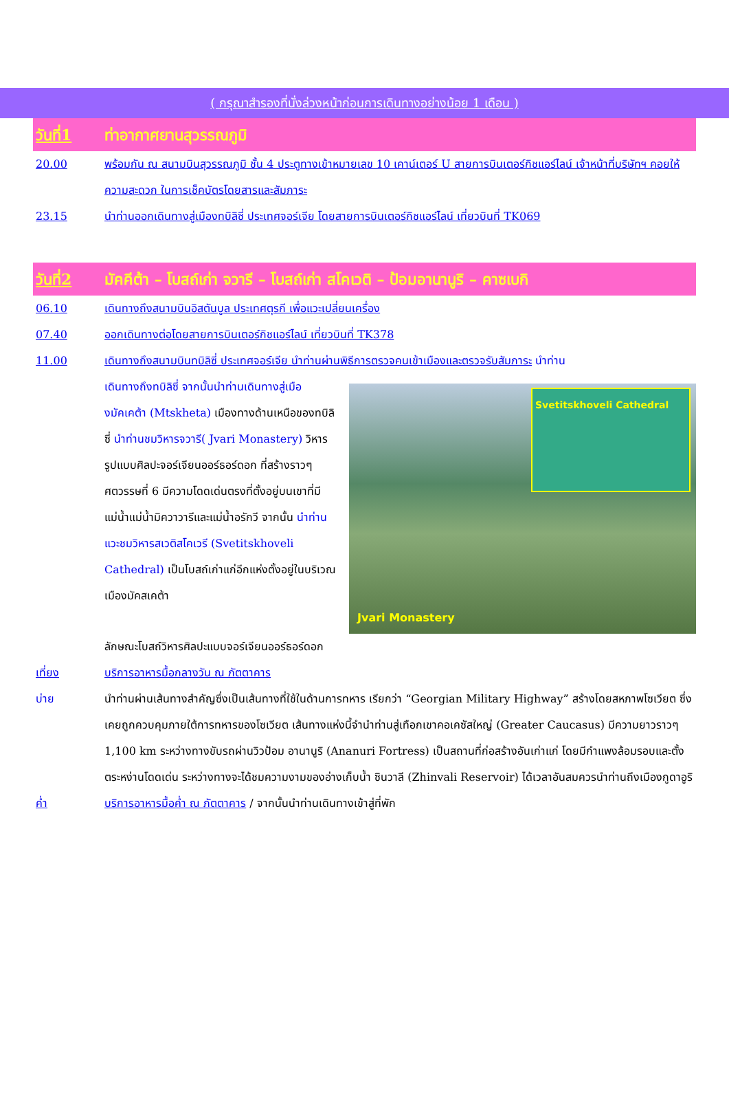( กรุณาสำรองที่นั่งล่วงหน้าก่อนการเดินทางอย่างน้อย 1 เดือน )
วันที่1 ท่าอากาศยานสุวรรณภูมิ
20.00 พร้อมกัน ณ สนามบินสุวรรณภูมิ ชั้น 4 ประตูทางเข้าหมายเลข 10 เคาน์เตอร์ U สายการบินเตอร์กิชแอร์ไลน์ เจ้าหน้าที่บริษัทฯ คอยให้ความสะดวก ในการเช็คบัตรโดยสารและสัมภาระ
23.15 นำท่านออกเดินทางสู่เมืองทบิลิซี่ ประเทศจอร์เจีย โดยสายการบินเตอร์กิชแอร์ไลน์ เที่ยวบินที่ TK069
วันที่2 มัคคีต้า – โบสถ์เก่า จวารี – โบสถ์เก่า สโคเวติ – ป้อมอานานูริ – คาซเบกิ
06.10 เดินทางถึงสนามบินอิสตันบูล ประเทศตุรกี เพื่อแวะเปลี่ยนเครื่อง
07.40 ออกเดินทางต่อโดยสายการบินเตอร์กิชแอร์ไลน์ เที่ยวบินที่ TK378
11.00 เดินทางถึงสนามบินทบิลิซี่ ประเทศจอร์เจีย นำท่านผ่านพิธีการตรวจคนเข้าเมืองและตรวจรับสัมภาระ นำท่าน
เดินทางถึงทบิลิซี่ จากนั้นนำท่านเดินทางสู่เมืองมัคเคต้า (Mtskheta) เมืองทางด้านเหนือของทบิลิซี่ นำท่านชมวิหารจวารี( Jvari Monastery) วิหารรูปแบบศิลปะจอร์เจียนออร์ธอร์ดอก ที่สร้างราวๆศตวรรษที่ 6 มีความโดดเด่นตรงที่ตั้งอยู่บนเขาที่มีแม่น้ำแม่น้ำมิควาวารีและแม่น้ำอรักวี จากนั้น นำท่านแวะชมวิหารสเวติสโคเวรี (Svetitskhoveli Cathedral) เป็นโบสถ์เก่าแก่อีกแห่งตั้งอยู่ในบริเวณเมืองมัคสเคต้า
Svetitskhoveli Cathedral
Jvari Monastery
ลักษณะโบสถ์วิหารศิลปะแบบจอร์เจียนออร์ธอร์ดอก
เที่ยง บริการอาหารมื้อกลางวัน ณ ภัตตาคาร
บ่าย นำท่านผ่านเส้นทางสำคัญซึ่งเป็นเส้นทางที่ใช้ในด้านการทหาร เรียกว่า “Georgian Military Highway” สร้างโดยสหภาพโซเวียต ซึ่งเคยถูกควบคุมภายใต้การทหารของโซเวียต เส้นทางแห่งนี้จำนำท่านสู่เทือกเขาคอเคซัสใหญ่ (Greater Caucasus) มีความยาวราวๆ 1,100 km ระหว่างทางขับรถผ่านวิวป้อม อานานูริ (Ananuri Fortress) เป็นสถานที่ก่อสร้างอันเก่าแก่ โดยมีกำแพงล้อมรอบและตั้งตระหง่านโดดเด่น ระหว่างทางจะได้ชมความงามของอ่างเก็บน้ำ ซินวาลี (Zhinvali Reservoir) ได้เวลาอันสมควรนำท่านถึงเมืองกูดาอูริ
ค่ำ บริการอาหารมื้อค่ำ ณ ภัตตาคาร / จากนั้นนำท่านเดินทางเข้าสู่ที่พัก